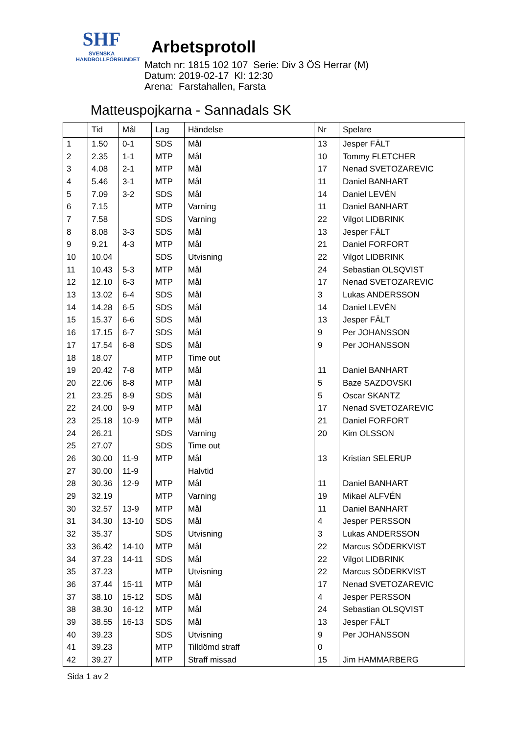SHF
SVENSKA
HANDBOLLFÖRBUNDET
Arbetsprotoll
Match nr: 1815 102 107 Serie: Div 3 ÖS Herrar (M)
Datum: 2019-02-17 Kl: 12:30
Arena: Farstahallen, Farsta
Matteuspojkarna - Sannadals SK
| | Tid | Mål | Lag | Händelse | Nr | Spelare |
| --- | --- | --- | --- | --- | --- | --- |
| 1 | 1.50 | 0-1 | SDS | Mål | 13 | Jesper FÄLT |
| 2 | 2.35 | 1-1 | MTP | Mål | 10 | Tommy FLETCHER |
| 3 | 4.08 | 2-1 | MTP | Mål | 17 | Nenad SVETOZAREVIC |
| 4 | 5.46 | 3-1 | MTP | Mål | 11 | Daniel BANHART |
| 5 | 7.09 | 3-2 | SDS | Mål | 14 | Daniel LEVÉN |
| 6 | 7.15 | | MTP | Varning | 11 | Daniel BANHART |
| 7 | 7.58 | | SDS | Varning | 22 | Vilgot LIDBRINK |
| 8 | 8.08 | 3-3 | SDS | Mål | 13 | Jesper FÄLT |
| 9 | 9.21 | 4-3 | MTP | Mål | 21 | Daniel FORFORT |
| 10 | 10.04 | | SDS | Utvisning | 22 | Vilgot LIDBRINK |
| 11 | 10.43 | 5-3 | MTP | Mål | 24 | Sebastian OLSQVIST |
| 12 | 12.10 | 6-3 | MTP | Mål | 17 | Nenad SVETOZAREVIC |
| 13 | 13.02 | 6-4 | SDS | Mål | 3 | Lukas ANDERSSON |
| 14 | 14.28 | 6-5 | SDS | Mål | 14 | Daniel LEVÉN |
| 15 | 15.37 | 6-6 | SDS | Mål | 13 | Jesper FÄLT |
| 16 | 17.15 | 6-7 | SDS | Mål | 9 | Per JOHANSSON |
| 17 | 17.54 | 6-8 | SDS | Mål | 9 | Per JOHANSSON |
| 18 | 18.07 | | MTP | Time out | | |
| 19 | 20.42 | 7-8 | MTP | Mål | 11 | Daniel BANHART |
| 20 | 22.06 | 8-8 | MTP | Mål | 5 | Baze SAZDOVSKI |
| 21 | 23.25 | 8-9 | SDS | Mål | 5 | Oscar SKANTZ |
| 22 | 24.00 | 9-9 | MTP | Mål | 17 | Nenad SVETOZAREVIC |
| 23 | 25.18 | 10-9 | MTP | Mål | 21 | Daniel FORFORT |
| 24 | 26.21 | | SDS | Varning | 20 | Kim OLSSON |
| 25 | 27.07 | | SDS | Time out | | |
| 26 | 30.00 | 11-9 | MTP | Mål | 13 | Kristian SELERUP |
| 27 | 30.00 | 11-9 | | Halvtid | | |
| 28 | 30.36 | 12-9 | MTP | Mål | 11 | Daniel BANHART |
| 29 | 32.19 | | MTP | Varning | 19 | Mikael ALFVÉN |
| 30 | 32.57 | 13-9 | MTP | Mål | 11 | Daniel BANHART |
| 31 | 34.30 | 13-10 | SDS | Mål | 4 | Jesper PERSSON |
| 32 | 35.37 | | SDS | Utvisning | 3 | Lukas ANDERSSON |
| 33 | 36.42 | 14-10 | MTP | Mål | 22 | Marcus SÖDERKVIST |
| 34 | 37.23 | 14-11 | SDS | Mål | 22 | Vilgot LIDBRINK |
| 35 | 37.23 | | MTP | Utvisning | 22 | Marcus SÖDERKVIST |
| 36 | 37.44 | 15-11 | MTP | Mål | 17 | Nenad SVETOZAREVIC |
| 37 | 38.10 | 15-12 | SDS | Mål | 4 | Jesper PERSSON |
| 38 | 38.30 | 16-12 | MTP | Mål | 24 | Sebastian OLSQVIST |
| 39 | 38.55 | 16-13 | SDS | Mål | 13 | Jesper FÄLT |
| 40 | 39.23 | | SDS | Utvisning | 9 | Per JOHANSSON |
| 41 | 39.23 | | MTP | Tilldömd straff | 0 | |
| 42 | 39.27 | | MTP | Straff missad | 15 | Jim HAMMARBERG |
Sida 1 av 2